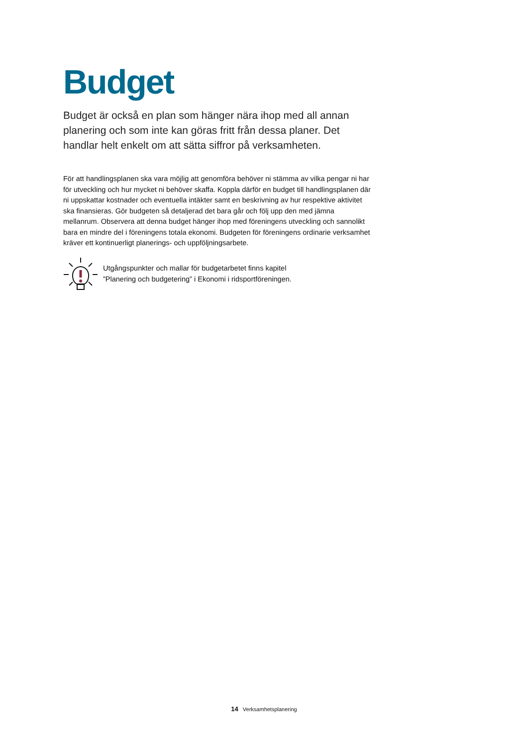Budget
Budget är också en plan som hänger nära ihop med all annan planering och som inte kan göras fritt från dessa planer. Det handlar helt enkelt om att sätta siffror på verksamheten.
För att handlingsplanen ska vara möjlig att genomföra behöver ni stämma av vilka pengar ni har för utveckling och hur mycket ni behöver skaffa. Koppla därför en budget till hand­lingsplanen där ni uppskattar kostnader och eventuella intäkter samt en beskrivning av hur respektive aktivitet ska finansieras. Gör budgeten så detaljerad det bara går och följ upp den med jämna mellanrum. Observera att denna budget hänger ihop med föreningens utveck­ling och sannolikt bara en mindre del i föreningens totala ekonomi. Budgeten för föreningens ordinarie verksamhet kräver ett kontinuerligt planerings- och uppföljningsarbete.
Utgångspunkter och mallar för budgetarbetet finns kapitel
”Planering och budgetering” i Ekonomi i ridsportföreningen.
14 Verksamhetsplanering